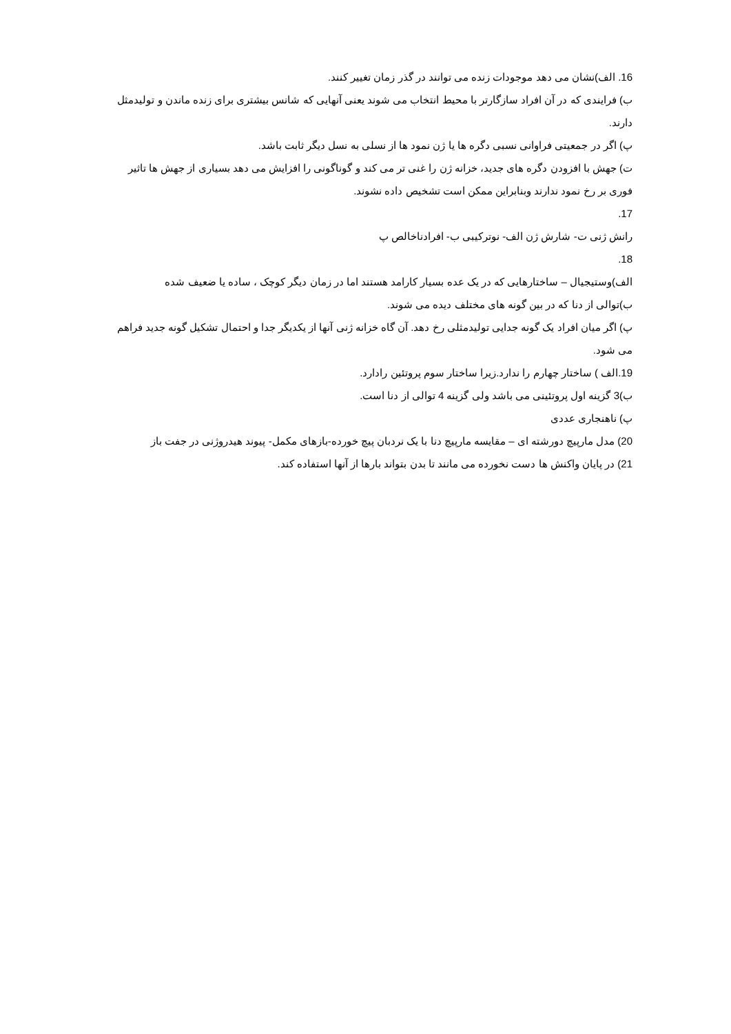16. الف)نشان می دهد موجودات زنده می توانند در گذر زمان تغییر کنند.
ب) فرایندی که در آن افراد سازگارتر با محیط انتخاب می شوند یعنی آنهایی که شانس بیشتری برای زنده ماندن و تولیدمثل دارند.
پ) اگر در جمعیتی فراوانی نسبی دگره ها یا ژن نمود ها از نسلی به نسل دیگر ثابت باشد.
ت) جهش با افزودن دگره های جدید، خزانه ژن را غنی تر می کند و گوناگونی را افزایش می دهد بسیاری از جهش ها تاثیر فوری بر رخ نمود ندارند وبنابراین ممکن است تشخیص داده نشوند.
17.
رانش ژنی ت- شارش ژن الف- نوترکیبی ب- افرادناخالص پ
18.
الف)وستیجیال – ساختارهایی که در یک عده بسیار کارامد هستند اما در زمان دیگر کوچک ، ساده یا ضعیف شده
ب)توالی از دنا که در بین گونه های مختلف دیده می شوند.
پ) اگر میان افراد یک گونه جدایی تولیدمثلی رخ دهد. آن گاه خزانه ژنی آنها از یکدیگر جدا و احتمال تشکیل گونه جدید فراهم می شود.
19.الف ) ساختار چهارم را ندارد.زیرا ساختار سوم پروتئین رادارد.
ب)3 گزینه اول پروتئینی می باشد ولی گزینه 4 توالی از دنا است.
پ) ناهنجاری عددی
20) مدل مارپیچ دورشته ای – مقایسه مارپیچ دنا با یک نردبان پیچ خورده-بازهای مکمل- پیوند هیدروژنی در جفت باز
21) در پایان واکنش ها دست نخورده می مانند تا بدن بتواند بارها از آنها استفاده کند.